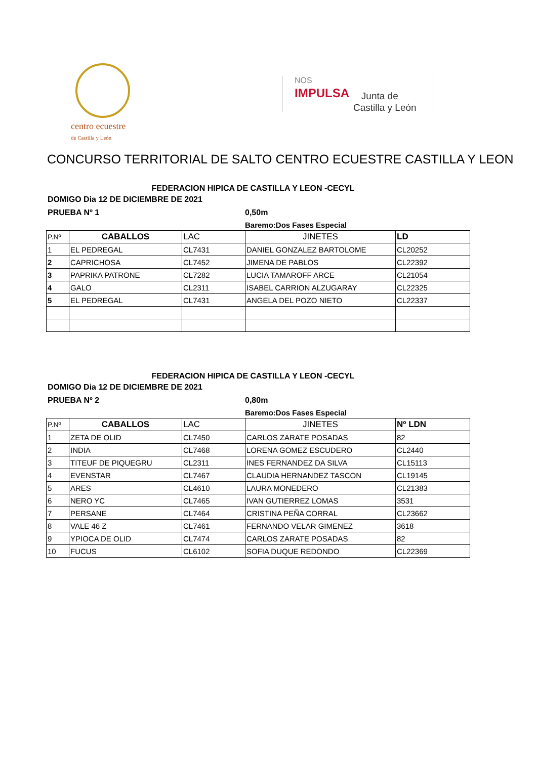centro ecuestre
de Castilla y León
NOS
IMPULSA
Junta de
Castilla y León
CONCURSO TERRITORIAL DE SALTO CENTRO ECUESTRE CASTILLA Y LEON
FEDERACION HIPICA DE CASTILLA Y LEON -CECYL
DOMIGO Dia 12 DE DICIEMBRE DE 2021
PRUEBA Nº 1 0,50m
Baremo:Dos Fases Especial
| P.Nº | CABALLOS | LAC | JINETES | LD |
| --- | --- | --- | --- | --- |
| 1 | EL PEDREGAL | CL7431 | DANIEL GONZALEZ BARTOLOME | CL20252 |
| 2 | CAPRICHOSA | CL7452 | JIMENA DE PABLOS | CL22392 |
| 3 | PAPRIKA PATRONE | CL7282 | LUCIA TAMAROFF ARCE | CL21054 |
| 4 | GALO | CL2311 | ISABEL CARRION ALZUGARAY | CL22325 |
| 5 | EL PEDREGAL | CL7431 | ANGELA DEL POZO NIETO | CL22337 |
FEDERACION HIPICA DE CASTILLA Y LEON -CECYL
DOMIGO Dia 12 DE DICIEMBRE DE 2021
PRUEBA Nº 2 0,80m
Baremo:Dos Fases Especial
| P.Nº | CABALLOS | LAC | JINETES | Nº LDN |
| --- | --- | --- | --- | --- |
| 1 | ZETA DE OLID | CL7450 | CARLOS ZARATE POSADAS | 82 |
| 2 | INDIA | CL7468 | LORENA GOMEZ ESCUDERO | CL2440 |
| 3 | TITEUF DE PIQUEGRU | CL2311 | INES FERNANDEZ DA SILVA | CL15113 |
| 4 | EVENSTAR | CL7467 | CLAUDIA HERNANDEZ TASCON | CL19145 |
| 5 | ARES | CL4610 | LAURA MONEDERO | CL21383 |
| 6 | NERO YC | CL7465 | IVAN GUTIERREZ LOMAS | 3531 |
| 7 | PERSANE | CL7464 | CRISTINA PEÑA CORRAL | CL23662 |
| 8 | VALE 46 Z | CL7461 | FERNANDO VELAR GIMENEZ | 3618 |
| 9 | YPIOCA DE OLID | CL7474 | CARLOS ZARATE POSADAS | 82 |
| 10 | FUCUS | CL6102 | SOFIA DUQUE REDONDO | CL22369 |